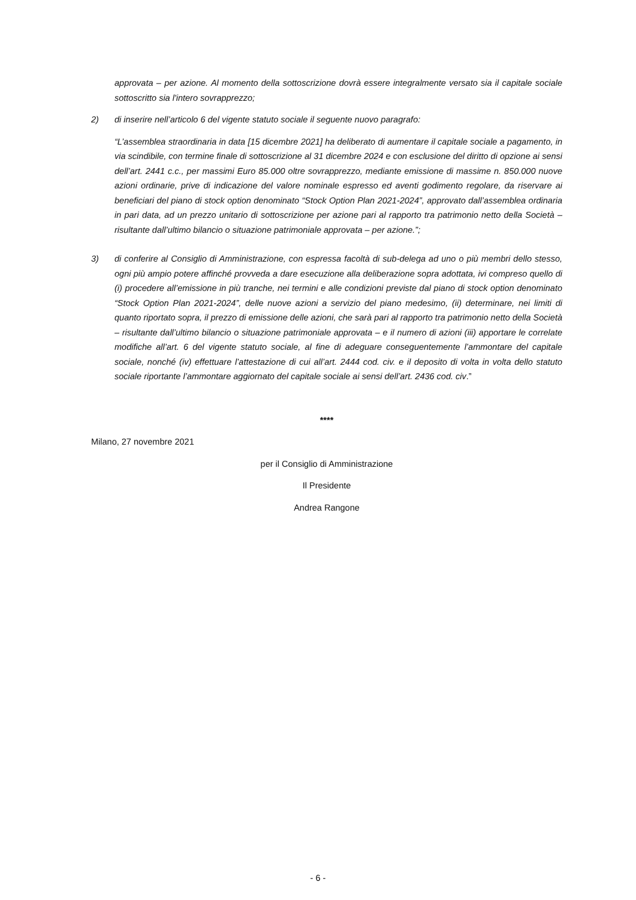approvata – per azione. Al momento della sottoscrizione dovrà essere integralmente versato sia il capitale sociale sottoscritto sia l'intero sovrapprezzo;
2) di inserire nell’articolo 6 del vigente statuto sociale il seguente nuovo paragrafo:
“L’assemblea straordinaria in data [15 dicembre 2021] ha deliberato di aumentare il capitale sociale a pagamento, in via scindibile, con termine finale di sottoscrizione al 31 dicembre 2024 e con esclusione del diritto di opzione ai sensi dell’art. 2441 c.c., per massimi Euro 85.000 oltre sovrapprezzo, mediante emissione di massime n. 850.000 nuove azioni ordinarie, prive di indicazione del valore nominale espresso ed aventi godimento regolare, da riservare ai beneficiari del piano di stock option denominato “Stock Option Plan 2021-2024”, approvato dall’assemblea ordinaria in pari data, ad un prezzo unitario di sottoscrizione per azione pari al rapporto tra patrimonio netto della Società – risultante dall’ultimo bilancio o situazione patrimoniale approvata – per azione.”;
3) di conferire al Consiglio di Amministrazione, con espressa facoltà di sub-delega ad uno o più membri dello stesso, ogni più ampio potere affinché provveda a dare esecuzione alla deliberazione sopra adottata, ivi compreso quello di (i) procedere all’emissione in più tranche, nei termini e alle condizioni previste dal piano di stock option denominato “Stock Option Plan 2021-2024”, delle nuove azioni a servizio del piano medesimo, (ii) determinare, nei limiti di quanto riportato sopra, il prezzo di emissione delle azioni, che sarà pari al rapporto tra patrimonio netto della Società – risultante dall’ultimo bilancio o situazione patrimoniale approvata – e il numero di azioni (iii) apportare le correlate modifiche all’art. 6 del vigente statuto sociale, al fine di adeguare conseguentemente l’ammontare del capitale sociale, nonché (iv) effettuare l’attestazione di cui all’art. 2444 cod. civ. e il deposito di volta in volta dello statuto sociale riportante l’ammontare aggiornato del capitale sociale ai sensi dell’art. 2436 cod. civ.”
****
Milano, 27 novembre 2021
per il Consiglio di Amministrazione
Il Presidente
Andrea Rangone
- 6 -